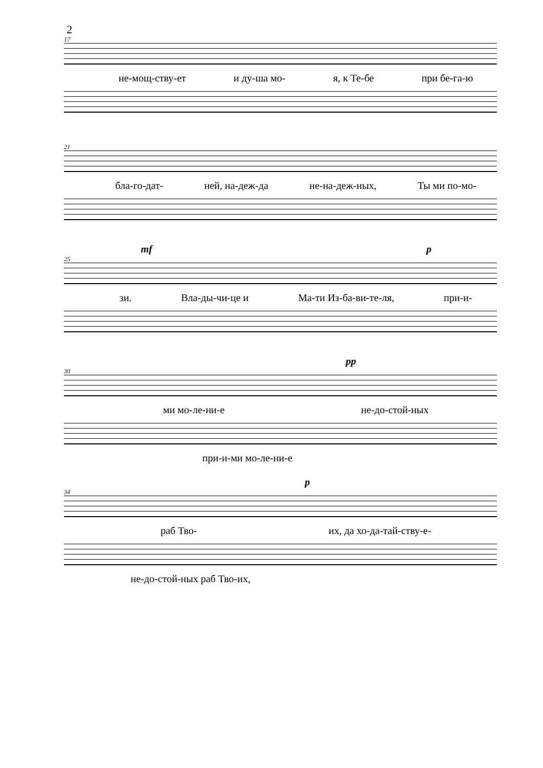2
17
не-мощ-ству-ет и ду-ша мо- я, к Те-бе при бе-га-ю
21
бла-го-дат- ней, на-деж-да не-на-деж-ных, Ты ми по-мо-
mf p
25
зи. Вла-ды-чи-це и Ма-ти Из-ба-ви-те-ля, при-и-
pp
30
ми мо-ле-ни-е не-до-стой-ных
при-и-ми мо-ле-ни-е
p
34
раб Тво- их, да хо-да-тай-ству-е-
не-до-стой-ных раб Тво-их,